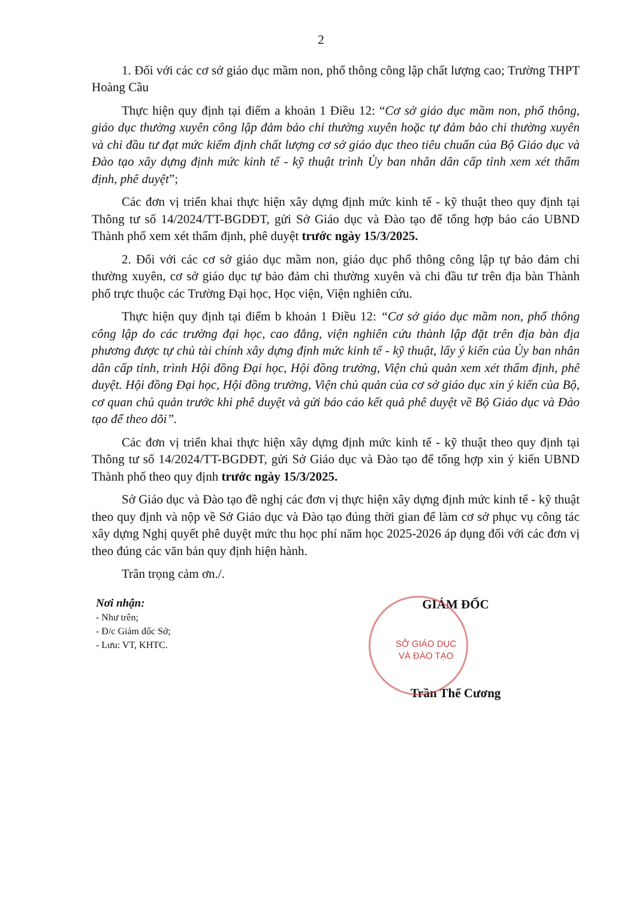2
1. Đối với các cơ sở giáo dục mầm non, phổ thông công lập chất lượng cao; Trường THPT Hoàng Cầu
Thực hiện quy định tại điểm a khoản 1 Điều 12: “Cơ sở giáo dục mầm non, phổ thông, giáo dục thường xuyên công lập đảm bảo chi thường xuyên hoặc tự đảm bảo chi thường xuyên và chi đầu tư đạt mức kiểm định chất lượng cơ sở giáo dục theo tiêu chuẩn của Bộ Giáo dục và Đào tạo xây dựng định mức kinh tế - kỹ thuật trình Ủy ban nhân dân cấp tỉnh xem xét thẩm định, phê duyệt”;
Các đơn vị triển khai thực hiện xây dựng định mức kinh tế - kỹ thuật theo quy định tại Thông tư số 14/2024/TT-BGDĐT, gửi Sở Giáo dục và Đào tạo để tổng hợp báo cáo UBND Thành phố xem xét thẩm định, phê duyệt trước ngày 15/3/2025.
2. Đối với các cơ sở giáo dục mầm non, giáo dục phổ thông công lập tự bảo đảm chi thường xuyên, cơ sở giáo dục tự bảo đảm chi thường xuyên và chi đầu tư trên địa bàn Thành phố trực thuộc các Trường Đại học, Học viện, Viện nghiên cứu.
Thực hiện quy định tại điểm b khoản 1 Điều 12: “Cơ sở giáo dục mầm non, phổ thông công lập do các trường đại học, cao đẳng, viện nghiên cứu thành lập đặt trên địa bàn địa phương được tự chủ tài chính xây dựng định mức kinh tế - kỹ thuật, lấy ý kiến của Ủy ban nhân dân cấp tỉnh, trình Hội đồng Đại học, Hội đồng trường, Viện chủ quản xem xét thẩm định, phê duyệt. Hội đồng Đại học, Hội đồng trường, Viện chủ quản của cơ sở giáo dục xin ý kiến của Bộ, cơ quan chủ quản trước khi phê duyệt và gửi báo cáo kết quả phê duyệt về Bộ Giáo dục và Đào tạo để theo dõi”.
Các đơn vị triển khai thực hiện xây dựng định mức kinh tế - kỹ thuật theo quy định tại Thông tư số 14/2024/TT-BGDĐT, gửi Sở Giáo dục và Đào tạo để tổng hợp xin ý kiến UBND Thành phố theo quy định trước ngày 15/3/2025.
Sở Giáo dục và Đào tạo đề nghị các đơn vị thực hiện xây dựng định mức kinh tế - kỹ thuật theo quy định và nộp về Sở Giáo dục và Đào tạo đúng thời gian để làm cơ sở phục vụ công tác xây dựng Nghị quyết phê duyệt mức thu học phí năm học 2025-2026 áp dụng đối với các đơn vị theo đúng các văn bản quy định hiện hành.
Trân trọng cảm ơn./.
Nơi nhận:
- Như trên;
- Đ/c Giám đốc Sở;
- Lưu: VT, KHTC.
GIÁM ĐỐC
SỞ GIÁO DỤC
VÀ ĐÀO TẠO
Trần Thế Cương